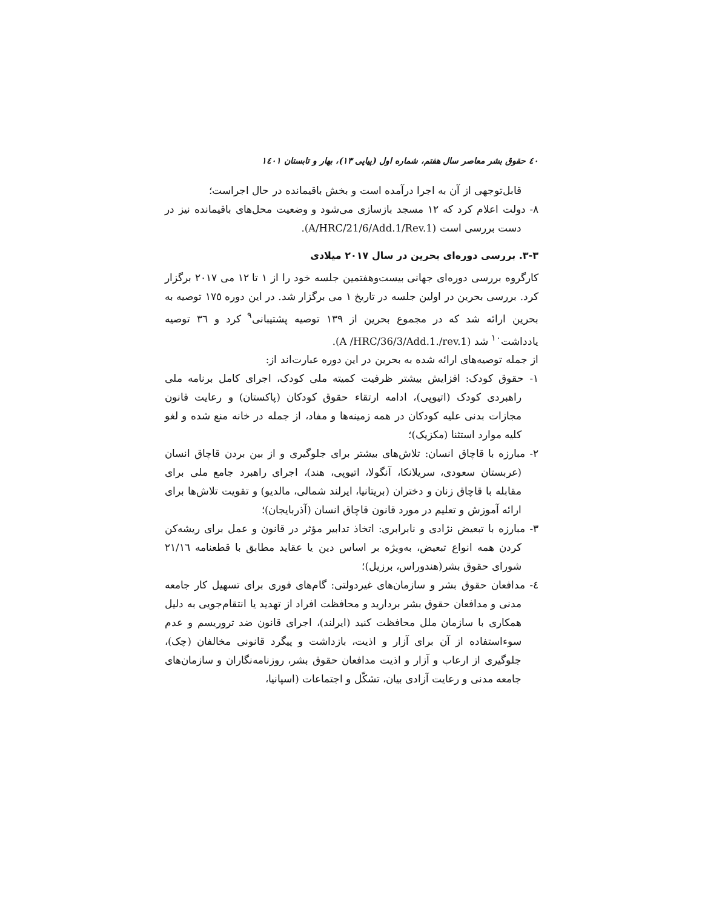٤٠ حقوق بشر معاصر سال هفتم، شماره اول (پیاپی ١٣)، بهار و تابستان ١٤٠١
قابل‌توجهی از آن به اجرا درآمده است و بخش باقیمانده در حال اجراست؛
٨- دولت اعلام کرد که ١٢ مسجد بازسازی می‌شود و وضعیت محل‌های باقیمانده نیز در دست بررسی است (A/HRC/21/6/Add.1/Rev.1).
٣-٣. بررسی دوره‌ای بحرین در سال ٢٠١٧ میلادی
کارگروه بررسی دوره‌ای جهانی بیست‌وهفتمین جلسه خود را از ١ تا ١٢ می ٢٠١٧ برگزار کرد. بررسی بحرین در اولین جلسه در تاریخ ١ می برگزار شد. در این دوره ١٧٥ توصیه به بحرین ارائه شد که در مجموع بحرین از ١٣٩ توصیه پشتیبانی<sup>٩</sup> کرد و ٣٦ توصیه یادداشت<sup>١٠</sup> شد (A /HRC/36/3/Add.1./rev.1).
از جمله توصیه‌های ارائه شده به بحرین در این دوره عبارت‌اند از:
١- حقوق کودک: افزایش بیشتر ظرفیت کمیته ملی کودک، اجرای کامل برنامه ملی راهبردی کودک (اتیوپی)، ادامه ارتقاء حقوق کودکان (پاکستان) و رعایت قانون مجازات بدنی علیه کودکان در همه زمینه‌ها و مفاد، از جمله در خانه منع شده و لغو کلیه موارد استثنا (مکزیک)؛
٢- مبارزه با قاچاق انسان: تلاش‌های بیشتر برای جلوگیری و از بین بردن قاچاق انسان (عربستان سعودی، سریلانکا، آنگولا، اتیوپی، هند)، اجرای راهبرد جامع ملی برای مقابله با قاچاق زنان و دختران (بریتانیا، ایرلند شمالی، مالدیو) و تقویت تلاش‌ها برای ارائه آموزش و تعلیم در مورد قانون قاچاق انسان (آذربایجان)؛
٣- مبارزه با تبعیض نژادی و نابرابری: اتخاذ تدابیر مؤثر در قانون و عمل برای ریشه‌کن کردن همه انواع تبعیض، به‌ویژه بر اساس دین یا عقاید مطابق با قطعنامه ٢١/١٦ شورای حقوق بشر(هندوراس، برزیل)؛
٤- مدافعان حقوق بشر و سازمان‌های غیردولتی: گام‌های فوری برای تسهیل کار جامعه مدنی و مدافعان حقوق بشر بردارید و محافظت افراد از تهدید یا انتقام‌جویی به دلیل همکاری با سازمان ملل محافظت کنید (ایرلند)، اجرای قانون ضد تروریسم و عدم سوءاستفاده از آن برای آزار و اذیت، بازداشت و پیگرد قانونی مخالفان (چک)، جلوگیری از ارعاب و آزار و اذیت مدافعان حقوق بشر، روزنامه‌نگاران و سازمان‌های جامعه مدنی و رعایت آزادی بیان، تشکّل و اجتماعات (اسپانیا،